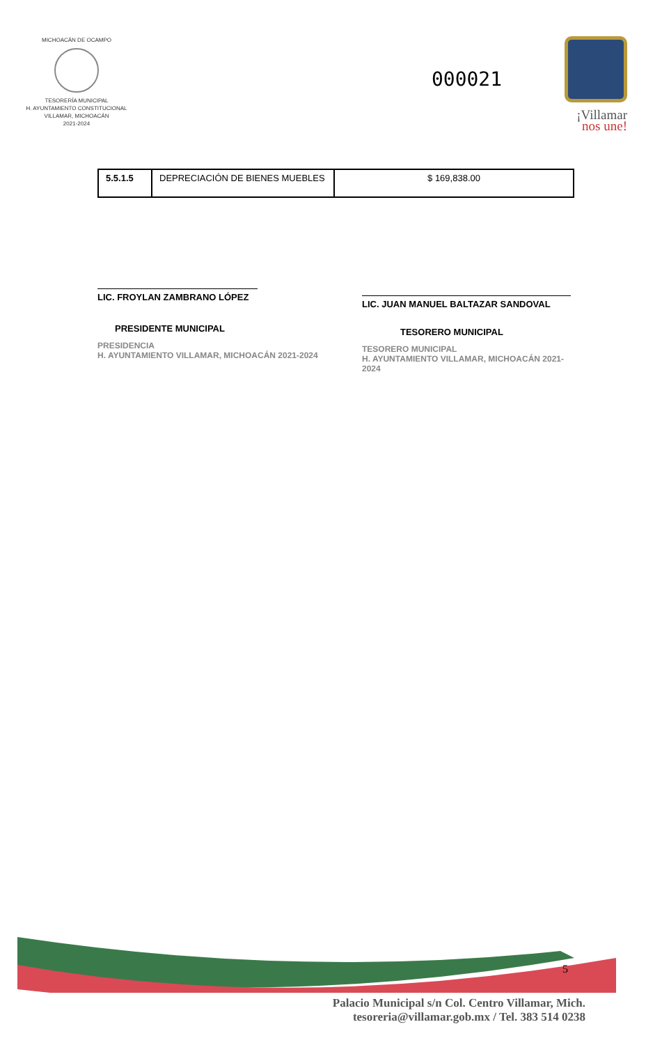MICHOACÁN DE OCAMPO
TESORERÍA MUNICIPAL
H. AYUNTAMIENTO CONSTITUCIONAL
VILLAMAR, MICHOACÁN
2021-2024
000021
¡Villamar
nos une!
| 5.5.1.5 | DEPRECIACIÓN DE BIENES MUEBLES | $ 169,838.00 |
LIC. FROYLAN ZAMBRANO LÓPEZ
PRESIDENTE MUNICIPAL
PRESIDENCIA
H. AYUNTAMIENTO VILLAMAR, MICHOACÁN 2021-2024
LIC. JUAN MANUEL BALTAZAR SANDOVAL
TESORERO MUNICIPAL
TESORERO MUNICIPAL
H. AYUNTAMIENTO VILLAMAR, MICHOACÁN 2021-2024
5
Palacio Municipal s/n Col. Centro Villamar, Mich.
tesoreria@villamar.gob.mx / Tel. 383 514 0238